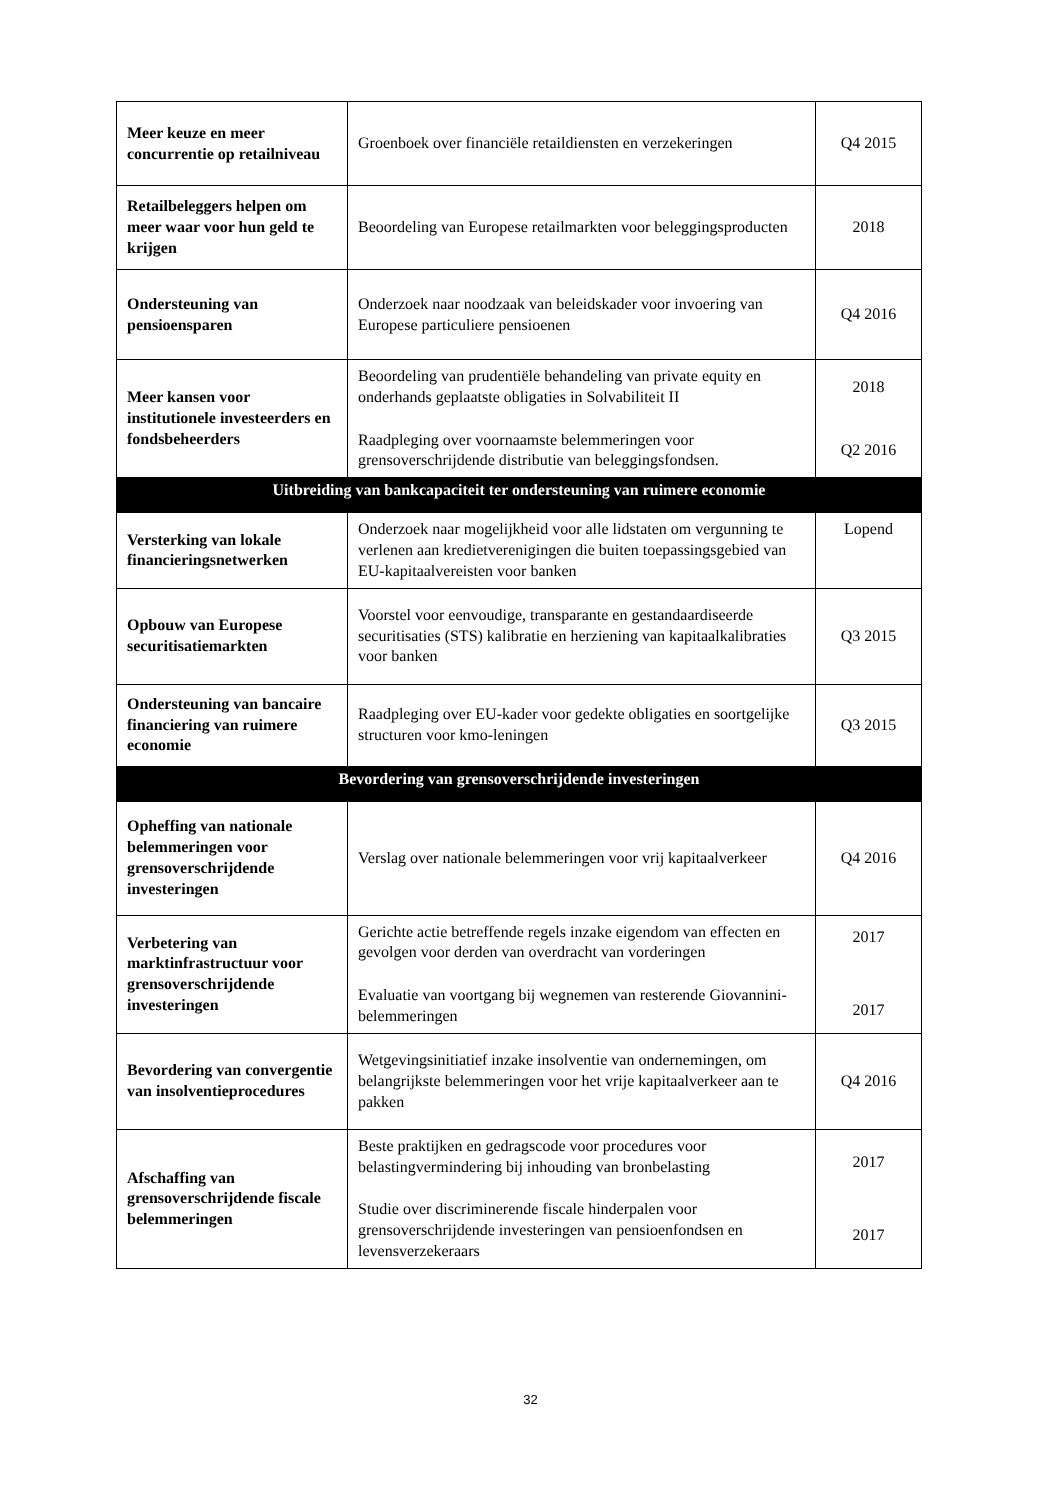| Meer keuze en meer concurrentie op retailniveau | Groenboek over financiële retaildiensten en verzekeringen | Q4 2015 |
| Retailbeleggers helpen om meer waar voor hun geld te krijgen | Beoordeling van Europese retailmarkten voor beleggingsproducten | 2018 |
| Ondersteuning van pensioensparen | Onderzoek naar noodzaak van beleidskader voor invoering van Europese particuliere pensioenen | Q4 2016 |
| Meer kansen voor institutionele investeerders en fondsbeheerders | Beoordeling van prudentiële behandeling van private equity en onderhands geplaatste obligaties in Solvabiliteit II Raadpleging over voornaamste belemmeringen voor grensoverschrijdende distributie van beleggingsfondsen. | 2018 Q2 2016 |
| Uitbreiding van bankcapaciteit ter ondersteuning van ruimere economie | | |
| Versterking van lokale financieringsnetwerken | Onderzoek naar mogelijkheid voor alle lidstaten om vergunning te verlenen aan kredietverenigingen die buiten toepassingsgebied van EU-kapitaalvereisten voor banken | Lopend |
| Opbouw van Europese securitisatiemarkten | Voorstel voor eenvoudige, transparante en gestandaardiseerde securitisaties (STS) kalibratie en herziening van kapitaalkalibraties voor banken | Q3 2015 |
| Ondersteuning van bancaire financiering van ruimere economie | Raadpleging over EU-kader voor gedekte obligaties en soortgelijke structuren voor kmo-leningen | Q3 2015 |
| Bevordering van grensoverschrijdende investeringen | | |
| Opheffing van nationale belemmeringen voor grensoverschrijdende investeringen | Verslag over nationale belemmeringen voor vrij kapitaalverkeer | Q4 2016 |
| Verbetering van marktinfrastructuur voor grensoverschrijdende investeringen | Gerichte actie betreffende regels inzake eigendom van effecten en gevolgen voor derden van overdracht van vorderingen Evaluatie van voortgang bij wegnemen van resterende Giovannini-belemmeringen | 2017 2017 |
| Bevordering van convergentie van insolventieprocedures | Wetgevingsinitiatief inzake insolventie van ondernemingen, om belangrijkste belemmeringen voor het vrije kapitaalverkeer aan te pakken | Q4 2016 |
| Afschaffing van grensoverschrijdende fiscale belemmeringen | Beste praktijken en gedragscode voor procedures voor belastingvermindering bij inhouding van bronbelasting Studie over discriminerende fiscale hinderpalen voor grensoverschrijdende investeringen van pensioenfondsen en levensverzekeraars | 2017 2017 |
32